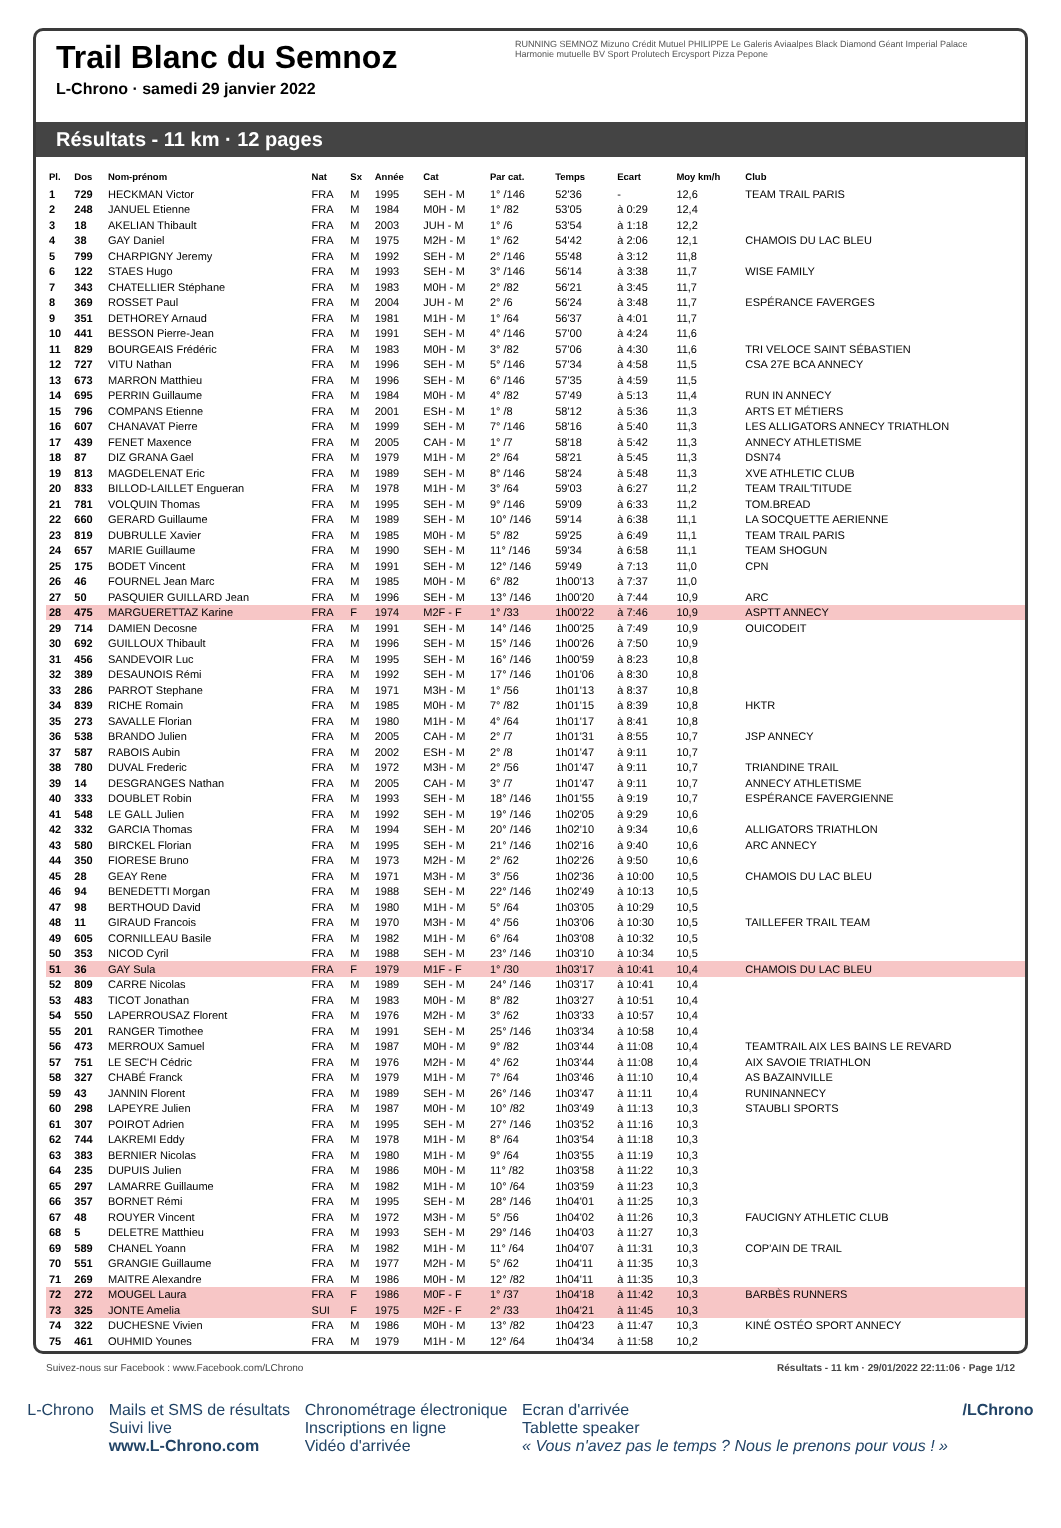Trail Blanc du Semnoz
L-Chrono · samedi 29 janvier 2022
RUNNING SEMNOZ Mizuno Crédit Mutuel PHILIPPE Le Galeris Aviaalpes Black Diamond Géant Imperial Palace Harmonie mutuelle BV Sport Prolutech Ercysport Pizza Pepone
Résultats - 11 km · 12 pages
| Pl. | Dos | Nom-prénom | Nat | Sx | Année | Cat | Par cat. | Temps | Ecart | Moy km/h | Club |
| --- | --- | --- | --- | --- | --- | --- | --- | --- | --- | --- | --- |
| 1 | 729 | HECKMAN Victor | FRA | M | 1995 | SEH - M | 1° /146 | 52'36 | - | 12,6 | TEAM TRAIL PARIS |
| 2 | 248 | JANUEL Etienne | FRA | M | 1984 | M0H - M | 1° /82 | 53'05 | à 0:29 | 12,4 | |
| 3 | 18 | AKELIAN Thibault | FRA | M | 2003 | JUH - M | 1° /6 | 53'54 | à 1:18 | 12,2 | |
| 4 | 38 | GAY Daniel | FRA | M | 1975 | M2H - M | 1° /62 | 54'42 | à 2:06 | 12,1 | CHAMOIS DU LAC BLEU |
| 5 | 799 | CHARPIGNY Jeremy | FRA | M | 1992 | SEH - M | 2° /146 | 55'48 | à 3:12 | 11,8 | |
| 6 | 122 | STAES Hugo | FRA | M | 1993 | SEH - M | 3° /146 | 56'14 | à 3:38 | 11,7 | WISE FAMILY |
| 7 | 343 | CHATELLIER Stéphane | FRA | M | 1983 | M0H - M | 2° /82 | 56'21 | à 3:45 | 11,7 | |
| 8 | 369 | ROSSET Paul | FRA | M | 2004 | JUH - M | 2° /6 | 56'24 | à 3:48 | 11,7 | ESPÉRANCE FAVERGES |
| 9 | 351 | DETHOREY Arnaud | FRA | M | 1981 | M1H - M | 1° /64 | 56'37 | à 4:01 | 11,7 | |
| 10 | 441 | BESSON Pierre-Jean | FRA | M | 1991 | SEH - M | 4° /146 | 57'00 | à 4:24 | 11,6 | |
| 11 | 829 | BOURGEAIS Frédéric | FRA | M | 1983 | M0H - M | 3° /82 | 57'06 | à 4:30 | 11,6 | TRI VELOCE SAINT SÉBASTIEN |
| 12 | 727 | VITU Nathan | FRA | M | 1996 | SEH - M | 5° /146 | 57'34 | à 4:58 | 11,5 | CSA 27E BCA ANNECY |
| 13 | 673 | MARRON Matthieu | FRA | M | 1996 | SEH - M | 6° /146 | 57'35 | à 4:59 | 11,5 | |
| 14 | 695 | PERRIN Guillaume | FRA | M | 1984 | M0H - M | 4° /82 | 57'49 | à 5:13 | 11,4 | RUN IN ANNECY |
| 15 | 796 | COMPANS Etienne | FRA | M | 2001 | ESH - M | 1° /8 | 58'12 | à 5:36 | 11,3 | ARTS ET MÉTIERS |
| 16 | 607 | CHANAVAT Pierre | FRA | M | 1999 | SEH - M | 7° /146 | 58'16 | à 5:40 | 11,3 | LES ALLIGATORS ANNECY TRIATHLON |
| 17 | 439 | FENET Maxence | FRA | M | 2005 | CAH - M | 1° /7 | 58'18 | à 5:42 | 11,3 | ANNECY ATHLETISME |
| 18 | 87 | DIZ GRANA Gael | FRA | M | 1979 | M1H - M | 2° /64 | 58'21 | à 5:45 | 11,3 | DSN74 |
| 19 | 813 | MAGDELENAT Eric | FRA | M | 1989 | SEH - M | 8° /146 | 58'24 | à 5:48 | 11,3 | XVE ATHLETIC CLUB |
| 20 | 833 | BILLOD-LAILLET Engueran | FRA | M | 1978 | M1H - M | 3° /64 | 59'03 | à 6:27 | 11,2 | TEAM TRAIL'TITUDE |
| 21 | 781 | VOLQUIN Thomas | FRA | M | 1995 | SEH - M | 9° /146 | 59'09 | à 6:33 | 11,2 | TOM.BREAD |
| 22 | 660 | GERARD Guillaume | FRA | M | 1989 | SEH - M | 10° /146 | 59'14 | à 6:38 | 11,1 | LA SOCQUETTE AERIENNE |
| 23 | 819 | DUBRULLE Xavier | FRA | M | 1985 | M0H - M | 5° /82 | 59'25 | à 6:49 | 11,1 | TEAM TRAIL PARIS |
| 24 | 657 | MARIE Guillaume | FRA | M | 1990 | SEH - M | 11° /146 | 59'34 | à 6:58 | 11,1 | TEAM SHOGUN |
| 25 | 175 | BODET Vincent | FRA | M | 1991 | SEH - M | 12° /146 | 59'49 | à 7:13 | 11,0 | CPN |
| 26 | 46 | FOURNEL Jean Marc | FRA | M | 1985 | M0H - M | 6° /82 | 1h00'13 | à 7:37 | 11,0 | |
| 27 | 50 | PASQUIER GUILLARD Jean | FRA | M | 1996 | SEH - M | 13° /146 | 1h00'20 | à 7:44 | 10,9 | ARC |
| 28 | 475 | MARGUERETTAZ Karine | FRA | F | 1974 | M2F - F | 1° /33 | 1h00'22 | à 7:46 | 10,9 | ASPTT ANNECY |
| 29 | 714 | DAMIEN Decosne | FRA | M | 1991 | SEH - M | 14° /146 | 1h00'25 | à 7:49 | 10,9 | OUICODEIT |
| 30 | 692 | GUILLOUX Thibault | FRA | M | 1996 | SEH - M | 15° /146 | 1h00'26 | à 7:50 | 10,9 | |
| 31 | 456 | SANDEVOIR Luc | FRA | M | 1995 | SEH - M | 16° /146 | 1h00'59 | à 8:23 | 10,8 | |
| 32 | 389 | DESAUNOIS Rémi | FRA | M | 1992 | SEH - M | 17° /146 | 1h01'06 | à 8:30 | 10,8 | |
| 33 | 286 | PARROT Stephane | FRA | M | 1971 | M3H - M | 1° /56 | 1h01'13 | à 8:37 | 10,8 | |
| 34 | 839 | RICHE Romain | FRA | M | 1985 | M0H - M | 7° /82 | 1h01'15 | à 8:39 | 10,8 | HKTR |
| 35 | 273 | SAVALLE Florian | FRA | M | 1980 | M1H - M | 4° /64 | 1h01'17 | à 8:41 | 10,8 | |
| 36 | 538 | BRANDO Julien | FRA | M | 2005 | CAH - M | 2° /7 | 1h01'31 | à 8:55 | 10,7 | JSP ANNECY |
| 37 | 587 | RABOIS Aubin | FRA | M | 2002 | ESH - M | 2° /8 | 1h01'47 | à 9:11 | 10,7 | |
| 38 | 780 | DUVAL Frederic | FRA | M | 1972 | M3H - M | 2° /56 | 1h01'47 | à 9:11 | 10,7 | TRIANDINE TRAIL |
| 39 | 14 | DESGRANGES Nathan | FRA | M | 2005 | CAH - M | 3° /7 | 1h01'47 | à 9:11 | 10,7 | ANNECY ATHLETISME |
| 40 | 333 | DOUBLET Robin | FRA | M | 1993 | SEH - M | 18° /146 | 1h01'55 | à 9:19 | 10,7 | ESPÉRANCE FAVERGIENNE |
| 41 | 548 | LE GALL Julien | FRA | M | 1992 | SEH - M | 19° /146 | 1h02'05 | à 9:29 | 10,6 | |
| 42 | 332 | GARCIA Thomas | FRA | M | 1994 | SEH - M | 20° /146 | 1h02'10 | à 9:34 | 10,6 | ALLIGATORS TRIATHLON |
| 43 | 580 | BIRCKEL Florian | FRA | M | 1995 | SEH - M | 21° /146 | 1h02'16 | à 9:40 | 10,6 | ARC ANNECY |
| 44 | 350 | FIORESE Bruno | FRA | M | 1973 | M2H - M | 2° /62 | 1h02'26 | à 9:50 | 10,6 | |
| 45 | 28 | GEAY Rene | FRA | M | 1971 | M3H - M | 3° /56 | 1h02'36 | à 10:00 | 10,5 | CHAMOIS DU LAC BLEU |
| 46 | 94 | BENEDETTI Morgan | FRA | M | 1988 | SEH - M | 22° /146 | 1h02'49 | à 10:13 | 10,5 | |
| 47 | 98 | BERTHOUD David | FRA | M | 1980 | M1H - M | 5° /64 | 1h03'05 | à 10:29 | 10,5 | |
| 48 | 11 | GIRAUD Francois | FRA | M | 1970 | M3H - M | 4° /56 | 1h03'06 | à 10:30 | 10,5 | TAILLEFER TRAIL TEAM |
| 49 | 605 | CORNILLEAU Basile | FRA | M | 1982 | M1H - M | 6° /64 | 1h03'08 | à 10:32 | 10,5 | |
| 50 | 353 | NICOD Cyril | FRA | M | 1988 | SEH - M | 23° /146 | 1h03'10 | à 10:34 | 10,5 | |
| 51 | 36 | GAY Sula | FRA | F | 1979 | M1F - F | 1° /30 | 1h03'17 | à 10:41 | 10,4 | CHAMOIS DU LAC BLEU |
| 52 | 809 | CARRE Nicolas | FRA | M | 1989 | SEH - M | 24° /146 | 1h03'17 | à 10:41 | 10,4 | |
| 53 | 483 | TICOT Jonathan | FRA | M | 1983 | M0H - M | 8° /82 | 1h03'27 | à 10:51 | 10,4 | |
| 54 | 550 | LAPERROUSAZ Florent | FRA | M | 1976 | M2H - M | 3° /62 | 1h03'33 | à 10:57 | 10,4 | |
| 55 | 201 | RANGER Timothee | FRA | M | 1991 | SEH - M | 25° /146 | 1h03'34 | à 10:58 | 10,4 | |
| 56 | 473 | MERROUX Samuel | FRA | M | 1987 | M0H - M | 9° /82 | 1h03'44 | à 11:08 | 10,4 | TEAMTRAIL AIX LES BAINS LE REVARD |
| 57 | 751 | LE SEC'H Cédric | FRA | M | 1976 | M2H - M | 4° /62 | 1h03'44 | à 11:08 | 10,4 | AIX SAVOIE TRIATHLON |
| 58 | 327 | CHABÉ Franck | FRA | M | 1979 | M1H - M | 7° /64 | 1h03'46 | à 11:10 | 10,4 | AS BAZAINVILLE |
| 59 | 43 | JANNIN Florent | FRA | M | 1989 | SEH - M | 26° /146 | 1h03'47 | à 11:11 | 10,4 | RUNINANNECY |
| 60 | 298 | LAPEYRE Julien | FRA | M | 1987 | M0H - M | 10° /82 | 1h03'49 | à 11:13 | 10,3 | STAUBLI SPORTS |
| 61 | 307 | POIROT Adrien | FRA | M | 1995 | SEH - M | 27° /146 | 1h03'52 | à 11:16 | 10,3 | |
| 62 | 744 | LAKREMI Eddy | FRA | M | 1978 | M1H - M | 8° /64 | 1h03'54 | à 11:18 | 10,3 | |
| 63 | 383 | BERNIER Nicolas | FRA | M | 1980 | M1H - M | 9° /64 | 1h03'55 | à 11:19 | 10,3 | |
| 64 | 235 | DUPUIS Julien | FRA | M | 1986 | M0H - M | 11° /82 | 1h03'58 | à 11:22 | 10,3 | |
| 65 | 297 | LAMARRE Guillaume | FRA | M | 1982 | M1H - M | 10° /64 | 1h03'59 | à 11:23 | 10,3 | |
| 66 | 357 | BORNET Rémi | FRA | M | 1995 | SEH - M | 28° /146 | 1h04'01 | à 11:25 | 10,3 | |
| 67 | 48 | ROUYER Vincent | FRA | M | 1972 | M3H - M | 5° /56 | 1h04'02 | à 11:26 | 10,3 | FAUCIGNY ATHLETIC CLUB |
| 68 | 5 | DELETRE Matthieu | FRA | M | 1993 | SEH - M | 29° /146 | 1h04'03 | à 11:27 | 10,3 | |
| 69 | 589 | CHANEL Yoann | FRA | M | 1982 | M1H - M | 11° /64 | 1h04'07 | à 11:31 | 10,3 | COP'AIN DE TRAIL |
| 70 | 551 | GRANGIE Guillaume | FRA | M | 1977 | M2H - M | 5° /62 | 1h04'11 | à 11:35 | 10,3 | |
| 71 | 269 | MAITRE Alexandre | FRA | M | 1986 | M0H - M | 12° /82 | 1h04'11 | à 11:35 | 10,3 | |
| 72 | 272 | MOUGEL Laura | FRA | F | 1986 | M0F - F | 1° /37 | 1h04'18 | à 11:42 | 10,3 | BARBÈS RUNNERS |
| 73 | 325 | JONTE Amelia | SUI | F | 1975 | M2F - F | 2° /33 | 1h04'21 | à 11:45 | 10,3 | |
| 74 | 322 | DUCHESNE Vivien | FRA | M | 1986 | M0H - M | 13° /82 | 1h04'23 | à 11:47 | 10,3 | KINÉ OSTÉO SPORT ANNECY |
| 75 | 461 | OUHMID Younes | FRA | M | 1979 | M1H - M | 12° /64 | 1h04'34 | à 11:58 | 10,2 | |
Suivez-nous sur Facebook : www.Facebook.com/LChrono Résultats - 11 km · 29/01/2022 22:11:06 · Page 1/12
L-Chrono Mails et SMS de résultats
Suivi live
www.L-Chrono.com
Chronométrage électronique
Inscriptions en ligne
Vidéo d'arrivée
Ecran d'arrivée
Tablette speaker
« Vous n'avez pas le temps ? Nous le prenons pour vous ! »
/LChrono